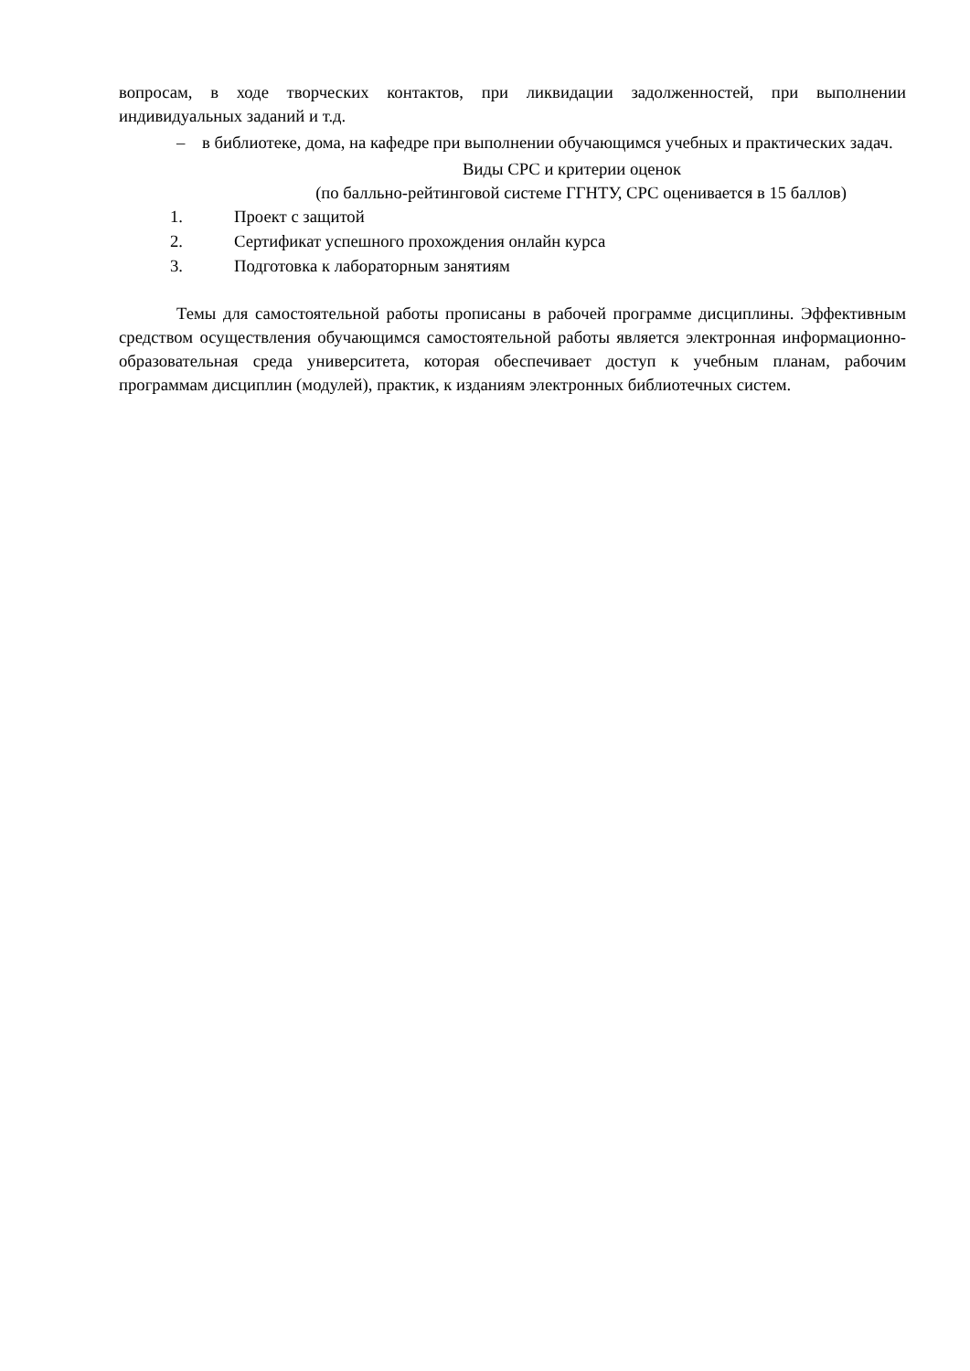вопросам, в ходе творческих контактов, при ликвидации задолженностей, при выполнении индивидуальных заданий и т.д.
– в библиотеке, дома, на кафедре при выполнении обучающимся учебных и практических задач.
Виды СРС и критерии оценок
(по балльно-рейтинговой системе ГГНТУ, СРС оценивается в 15 баллов)
1. Проект с защитой
2. Сертификат успешного прохождения онлайн курса
3. Подготовка к лабораторным занятиям
Темы для самостоятельной работы прописаны в рабочей программе дисциплины. Эффективным средством осуществления обучающимся самостоятельной работы является электронная информационно-образовательная среда университета, которая обеспечивает доступ к учебным планам, рабочим программам дисциплин (модулей), практик, к изданиям электронных библиотечных систем.